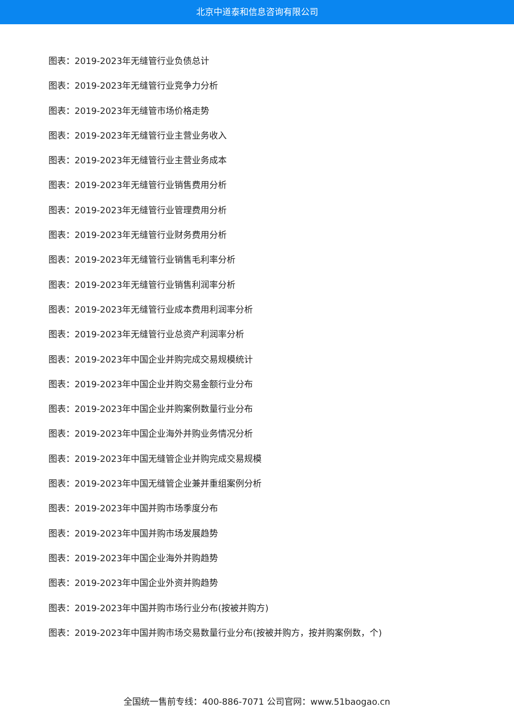北京中道泰和信息咨询有限公司
图表：2019-2023年无缝管行业负债总计
图表：2019-2023年无缝管行业竞争力分析
图表：2019-2023年无缝管市场价格走势
图表：2019-2023年无缝管行业主营业务收入
图表：2019-2023年无缝管行业主营业务成本
图表：2019-2023年无缝管行业销售费用分析
图表：2019-2023年无缝管行业管理费用分析
图表：2019-2023年无缝管行业财务费用分析
图表：2019-2023年无缝管行业销售毛利率分析
图表：2019-2023年无缝管行业销售利润率分析
图表：2019-2023年无缝管行业成本费用利润率分析
图表：2019-2023年无缝管行业总资产利润率分析
图表：2019-2023年中国企业并购完成交易规模统计
图表：2019-2023年中国企业并购交易金额行业分布
图表：2019-2023年中国企业并购案例数量行业分布
图表：2019-2023年中国企业海外并购业务情况分析
图表：2019-2023年中国无缝管企业并购完成交易规模
图表：2019-2023年中国无缝管企业兼并重组案例分析
图表：2019-2023年中国并购市场季度分布
图表：2019-2023年中国并购市场发展趋势
图表：2019-2023年中国企业海外并购趋势
图表：2019-2023年中国企业外资并购趋势
图表：2019-2023年中国并购市场行业分布(按被并购方)
图表：2019-2023年中国并购市场交易数量行业分布(按被并购方，按并购案例数，个)
全国统一售前专线：400-886-7071 公司官网：www.51baogao.cn